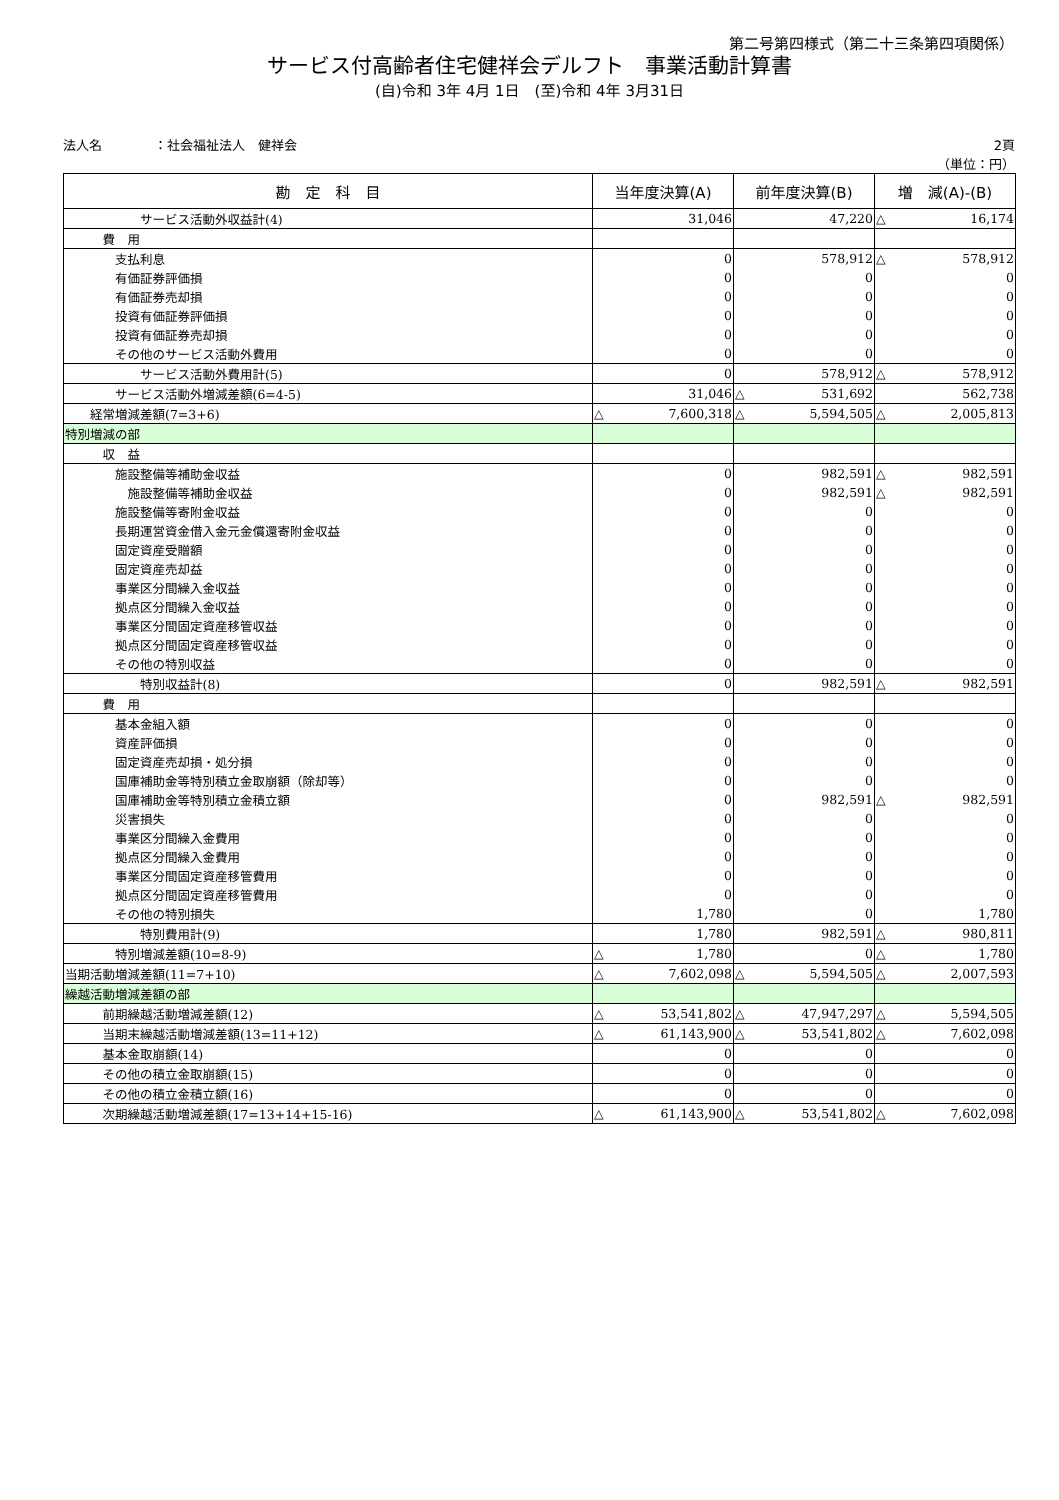第二号第四様式（第二十三条第四項関係）
サービス付高齢者住宅健祥会デルフト　事業活動計算書
(自)令和 3年 4月 1日　(至)令和 4年 3月31日
法人名　　　　：社会福祉法人　健祥会 2頁
（単位：円）
| 勘 定 科 目 | 当年度決算(A) | 前年度決算(B) | 増 減(A)-(B) |
| --- | --- | --- | --- |
| サービス活動外収益計(4) | 31,046 | 47,220 | △ 16,174 |
| 費 用 | | | |
| 支払利息 | 0 | 578,912 | △ 578,912 |
| 有価証券評価損 | 0 | 0 | 0 |
| 有価証券売却損 | 0 | 0 | 0 |
| 投資有価証券評価損 | 0 | 0 | 0 |
| 投資有価証券売却損 | 0 | 0 | 0 |
| その他のサービス活動外費用 | 0 | 0 | 0 |
| サービス活動外費用計(5) | 0 | 578,912 | △ 578,912 |
| サービス活動外増減差額(6=4-5) | 31,046 | △ 531,692 | 562,738 |
| 経常増減差額(7=3+6) | △ 7,600,318 | △ 5,594,505 | △ 2,005,813 |
| 特別増減の部 | | | |
| 収 益 | | | |
| 施設整備等補助金収益 | 0 | 982,591 | △ 982,591 |
| 施設整備等補助金収益 | 0 | 982,591 | △ 982,591 |
| 施設整備等寄附金収益 | 0 | 0 | 0 |
| 長期運営資金借入金元金償還寄附金収益 | 0 | 0 | 0 |
| 固定資産受贈額 | 0 | 0 | 0 |
| 固定資産売却益 | 0 | 0 | 0 |
| 事業区分間繰入金収益 | 0 | 0 | 0 |
| 拠点区分間繰入金収益 | 0 | 0 | 0 |
| 事業区分間固定資産移管収益 | 0 | 0 | 0 |
| 拠点区分間固定資産移管収益 | 0 | 0 | 0 |
| その他の特別収益 | 0 | 0 | 0 |
| 特別収益計(8) | 0 | 982,591 | △ 982,591 |
| 費 用 | | | |
| 基本金組入額 | 0 | 0 | 0 |
| 資産評価損 | 0 | 0 | 0 |
| 固定資産売却損・処分損 | 0 | 0 | 0 |
| 国庫補助金等特別積立金取崩額（除却等） | 0 | 0 | 0 |
| 国庫補助金等特別積立金積立額 | 0 | 982,591 | △ 982,591 |
| 災害損失 | 0 | 0 | 0 |
| 事業区分間繰入金費用 | 0 | 0 | 0 |
| 拠点区分間繰入金費用 | 0 | 0 | 0 |
| 事業区分間固定資産移管費用 | 0 | 0 | 0 |
| 拠点区分間固定資産移管費用 | 0 | 0 | 0 |
| その他の特別損失 | 1,780 | 0 | 1,780 |
| 特別費用計(9) | 1,780 | 982,591 | △ 980,811 |
| 特別増減差額(10=8-9) | △ 1,780 | 0 | △ 1,780 |
| 当期活動増減差額(11=7+10) | △ 7,602,098 | △ 5,594,505 | △ 2,007,593 |
| 繰越活動増減差額の部 | | | |
| 前期繰越活動増減差額(12) | △ 53,541,802 | △ 47,947,297 | △ 5,594,505 |
| 当期末繰越活動増減差額(13=11+12) | △ 61,143,900 | △ 53,541,802 | △ 7,602,098 |
| 基本金取崩額(14) | 0 | 0 | 0 |
| その他の積立金取崩額(15) | 0 | 0 | 0 |
| その他の積立金積立額(16) | 0 | 0 | 0 |
| 次期繰越活動増減差額(17=13+14+15-16) | △ 61,143,900 | △ 53,541,802 | △ 7,602,098 |